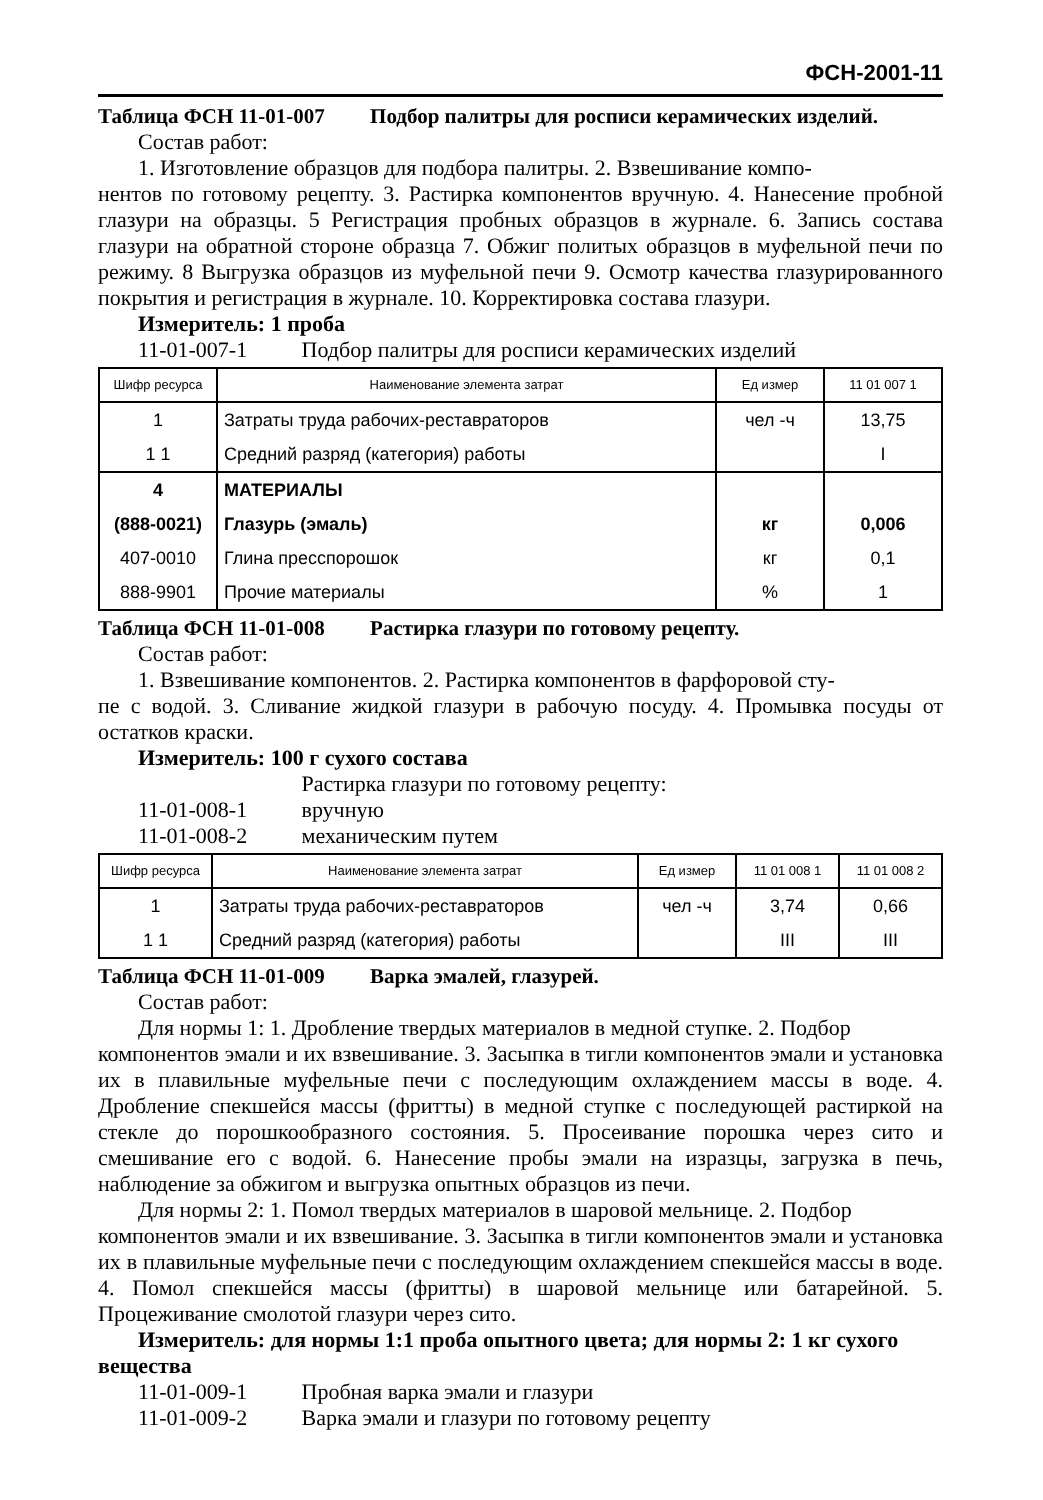ФСН-2001-11
Таблица ФСН 11-01-007 Подбор палитры для росписи керамических изделий.
Состав работ:
1. Изготовление образцов для подбора палитры. 2. Взвешивание компо-
нентов по готовому рецепту. 3. Растирка компонентов вручную. 4. Нанесение пробной глазури на образцы. 5 Регистрация пробных образцов в журнале. 6. Запись состава глазури на обратной стороне образца 7. Обжиг политых образцов в муфельной печи по режиму. 8 Выгрузка образцов из муфельной печи 9. Осмотр качества глазурированного покрытия и регистрация в журнале. 10. Корректировка состава глазури.
Измеритель: 1 проба
11-01-007-1 Подбор палитры для росписи керамических изделий
| Шифр ресурса | Наименование элемента затрат | Ед измер | 11 01 007 1 |
| --- | --- | --- | --- |
| 1 | Затраты труда рабочих-реставраторов | чел -ч | 13,75 |
| 1 1 | Средний разряд (категория) работы | | I |
| 4 | МАТЕРИАЛЫ | | |
| (888-0021) | Глазурь (эмаль) | кг | 0,006 |
| 407-0010 | Глина пресспорошок | кг | 0,1 |
| 888-9901 | Прочие материалы | % | 1 |
Таблица ФСН 11-01-008 Растирка глазури по готовому рецепту.
Состав работ:
1. Взвешивание компонентов. 2. Растирка компонентов в фарфоровой сту-
пе с водой. 3. Сливание жидкой глазури в рабочую посуду. 4. Промывка посуды от остатков краски.
Измеритель: 100 г сухого состава
Растирка глазури по готовому рецепту:
11-01-008-1 вручную
11-01-008-2 механическим путем
| Шифр ресурса | Наименование элемента затрат | Ед измер | 11 01 008 1 | 11 01 008 2 |
| --- | --- | --- | --- | --- |
| 1 | Затраты труда рабочих-реставраторов | чел -ч | 3,74 | 0,66 |
| 1 1 | Средний разряд (категория) работы | | III | III |
Таблица ФСН 11-01-009 Варка эмалей, глазурей.
Состав работ:
Для нормы 1: 1. Дробление твердых материалов в медной ступке. 2. Подбор
компонентов эмали и их взвешивание. 3. Засыпка в тигли компонентов эмали и установка их в плавильные муфельные печи с последующим охлаждением массы в воде. 4. Дробление спекшейся массы (фритты) в медной ступке с последующей растиркой на стекле до порошкообразного состояния. 5. Просеивание порошка через сито и смешивание его с водой. 6. Нанесение пробы эмали на изразцы, загрузка в печь, наблюдение за обжигом и выгрузка опытных образцов из печи.
Для нормы 2: 1. Помол твердых материалов в шаровой мельнице. 2. Подбор
компонентов эмали и их взвешивание. 3. Засыпка в тигли компонентов эмали и установка их в плавильные муфельные печи с последующим охлаждением спекшейся массы в воде. 4. Помол спекшейся массы (фритты) в шаровой мельнице или батарейной. 5. Процеживание смолотой глазури через сито.
Измеритель: для нормы 1:1 проба опытного цвета; для нормы 2: 1 кг сухого
вещества
11-01-009-1 Пробная варка эмали и глазури
11-01-009-2 Варка эмали и глазури по готовому рецепту